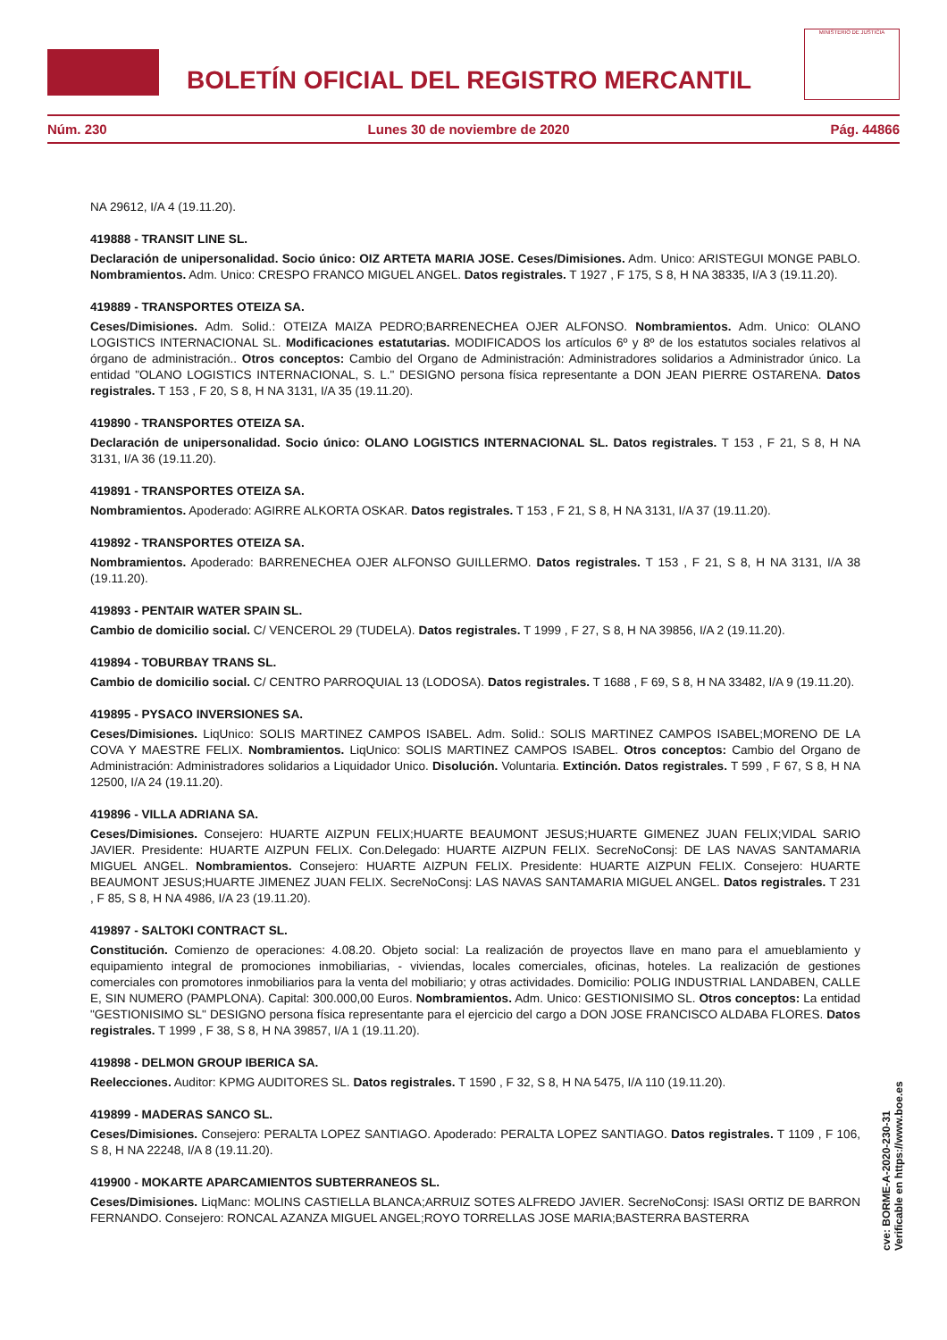BOLETÍN OFICIAL DEL REGISTRO MERCANTIL
MINISTERIO DE JUSTICIA
Núm. 230 Lunes 30 de noviembre de 2020 Pág. 44866
NA 29612, I/A 4 (19.11.20).
419888 - TRANSIT LINE SL.
Declaración de unipersonalidad. Socio único: OIZ ARTETA MARIA JOSE. Ceses/Dimisiones. Adm. Unico: ARISTEGUI MONGE PABLO. Nombramientos. Adm. Unico: CRESPO FRANCO MIGUEL ANGEL. Datos registrales. T 1927 , F 175, S 8, H NA 38335, I/A 3 (19.11.20).
419889 - TRANSPORTES OTEIZA SA.
Ceses/Dimisiones. Adm. Solid.: OTEIZA MAIZA PEDRO;BARRENECHEA OJER ALFONSO. Nombramientos. Adm. Unico: OLANO LOGISTICS INTERNACIONAL SL. Modificaciones estatutarias. MODIFICADOS los artículos 6º y 8º de los estatutos sociales relativos al órgano de administración.. Otros conceptos: Cambio del Organo de Administración: Administradores solidarios a Administrador único. La entidad "OLANO LOGISTICS INTERNACIONAL, S. L." DESIGNO persona física representante a DON JEAN PIERRE OSTARENA. Datos registrales. T 153 , F 20, S 8, H NA 3131, I/A 35 (19.11.20).
419890 - TRANSPORTES OTEIZA SA.
Declaración de unipersonalidad. Socio único: OLANO LOGISTICS INTERNACIONAL SL. Datos registrales. T 153 , F 21, S 8, H NA 3131, I/A 36 (19.11.20).
419891 - TRANSPORTES OTEIZA SA.
Nombramientos. Apoderado: AGIRRE ALKORTA OSKAR. Datos registrales. T 153 , F 21, S 8, H NA 3131, I/A 37 (19.11.20).
419892 - TRANSPORTES OTEIZA SA.
Nombramientos. Apoderado: BARRENECHEA OJER ALFONSO GUILLERMO. Datos registrales. T 153 , F 21, S 8, H NA 3131, I/A 38 (19.11.20).
419893 - PENTAIR WATER SPAIN SL.
Cambio de domicilio social. C/ VENCEROL 29 (TUDELA). Datos registrales. T 1999 , F 27, S 8, H NA 39856, I/A 2 (19.11.20).
419894 - TOBURBAY TRANS SL.
Cambio de domicilio social. C/ CENTRO PARROQUIAL 13 (LODOSA). Datos registrales. T 1688 , F 69, S 8, H NA 33482, I/A 9 (19.11.20).
419895 - PYSACO INVERSIONES SA.
Ceses/Dimisiones. LiqUnico: SOLIS MARTINEZ CAMPOS ISABEL. Adm. Solid.: SOLIS MARTINEZ CAMPOS ISABEL;MORENO DE LA COVA Y MAESTRE FELIX. Nombramientos. LiqUnico: SOLIS MARTINEZ CAMPOS ISABEL. Otros conceptos: Cambio del Organo de Administración: Administradores solidarios a Liquidador Unico. Disolución. Voluntaria. Extinción. Datos registrales. T 599 , F 67, S 8, H NA 12500, I/A 24 (19.11.20).
419896 - VILLA ADRIANA SA.
Ceses/Dimisiones. Consejero: HUARTE AIZPUN FELIX;HUARTE BEAUMONT JESUS;HUARTE GIMENEZ JUAN FELIX;VIDAL SARIO JAVIER. Presidente: HUARTE AIZPUN FELIX. Con.Delegado: HUARTE AIZPUN FELIX. SecreNoConsj: DE LAS NAVAS SANTAMARIA MIGUEL ANGEL. Nombramientos. Consejero: HUARTE AIZPUN FELIX. Presidente: HUARTE AIZPUN FELIX. Consejero: HUARTE BEAUMONT JESUS;HUARTE JIMENEZ JUAN FELIX. SecreNoConsj: LAS NAVAS SANTAMARIA MIGUEL ANGEL. Datos registrales. T 231 , F 85, S 8, H NA 4986, I/A 23 (19.11.20).
419897 - SALTOKI CONTRACT SL.
Constitución. Comienzo de operaciones: 4.08.20. Objeto social: La realización de proyectos llave en mano para el amueblamiento y equipamiento integral de promociones inmobiliarias, - viviendas, locales comerciales, oficinas, hoteles. La realización de gestiones comerciales con promotores inmobiliarios para la venta del mobiliario; y otras actividades. Domicilio: POLIG INDUSTRIAL LANDABEN, CALLE E, SIN NUMERO (PAMPLONA). Capital: 300.000,00 Euros. Nombramientos. Adm. Unico: GESTIONISIMO SL. Otros conceptos: La entidad "GESTIONISIMO SL" DESIGNO persona física representante para el ejercicio del cargo a DON JOSE FRANCISCO ALDABA FLORES. Datos registrales. T 1999 , F 38, S 8, H NA 39857, I/A 1 (19.11.20).
419898 - DELMON GROUP IBERICA SA.
Reelecciones. Auditor: KPMG AUDITORES SL. Datos registrales. T 1590 , F 32, S 8, H NA 5475, I/A 110 (19.11.20).
419899 - MADERAS SANCO SL.
Ceses/Dimisiones. Consejero: PERALTA LOPEZ SANTIAGO. Apoderado: PERALTA LOPEZ SANTIAGO. Datos registrales. T 1109 , F 106, S 8, H NA 22248, I/A 8 (19.11.20).
419900 - MOKARTE APARCAMIENTOS SUBTERRANEOS SL.
Ceses/Dimisiones. LiqManc: MOLINS CASTIELLA BLANCA;ARRUIZ SOTES ALFREDO JAVIER. SecreNoConsj: ISASI ORTIZ DE BARRON FERNANDO. Consejero: RONCAL AZANZA MIGUEL ANGEL;ROYO TORRELLAS JOSE MARIA;BASTERRA BASTERRA
cve: BORME-A-2020-230-31
Verificable en https://www.boe.es